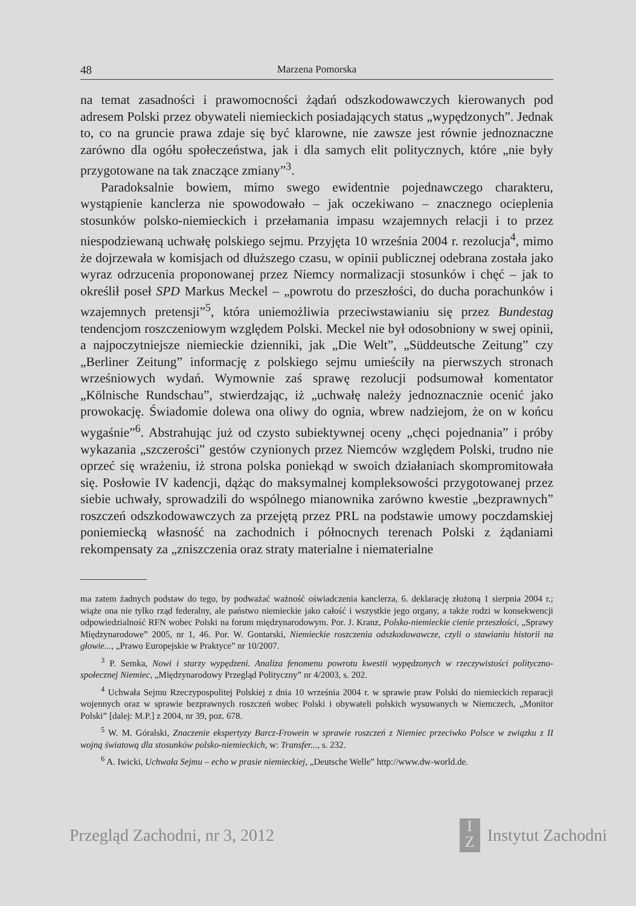48 Marzena Pomorska
na temat zasadności i prawomocności żądań odszkodowawczych kierowanych pod adresem Polski przez obywateli niemieckich posiadających status „wypędzonych”. Jednak to, co na gruncie prawa zdaje się być klarowne, nie zawsze jest równie jednoznaczne zarówno dla ogółu społeczeństwa, jak i dla samych elit politycznych, które „nie były przygotowane na tak znaczące zmiany”<sup>3</sup>.
Paradoksalnie bowiem, mimo swego ewidentnie pojednawczego charakteru, wystąpienie kanclerza nie spowodowało – jak oczekiwano – znacznego ocieplenia stosunków polsko-niemieckich i przełamania impasu wzajemnych relacji i to przez niespodziewaną uchwałę polskiego sejmu. Przyjęta 10 września 2004 r. rezolucja<sup>4</sup>, mimo że dojrzewała w komisjach od dłuższego czasu, w opinii publicznej odebrana została jako wyraz odrzucenia proponowanej przez Niemcy normalizacji stosunków i chęć – jak to określił poseł SPD Markus Meckel – „powrotu do przeszłości, do ducha porachunków i wzajemnych pretensji”<sup>5</sup>, która uniemożliwia przeciwstawianiu się przez Bundestag tendencjom roszczeniowym względem Polski. Meckel nie był odosobniony w swej opinii, a najpoczytniejsze niemieckie dzienniki, jak „Die Welt”, „Süddeutsche Zeitung” czy „Berliner Zeitung” informację z polskiego sejmu umieściły na pierwszych stronach wrześniowych wydań. Wymownie zaś sprawę rezolucji podsumował komentator „Kölnische Rundschau”, stwierdzając, iż „uchwałę należy jednoznacznie ocenić jako prowokację. Świadomie dolewa ona oliwy do ognia, wbrew nadziejom, że on w końcu wygaśnie”<sup>6</sup>. Abstrahując już od czysto subiektywnej oceny „chęci pojednania” i próby wykazania „szczerości” gestów czynionych przez Niemców względem Polski, trudno nie oprzeć się wrażeniu, iż strona polska poniekąd w swoich działaniach skompromitowała się. Posłowie IV kadencji, dążąc do maksymalnej kompleksowości przygotowanej przez siebie uchwały, sprowadzili do wspólnego mianownika zarówno kwestie „bezprawnych” roszczeń odszkodowawczych za przejętą przez PRL na podstawie umowy poczdamskiej poniemiecką własność na zachodnich i północnych terenach Polski z żądaniami rekompensaty za „zniszczenia oraz straty materialne i niematerialne
ma zatem żadnych podstaw do tego, by podważać ważność oświadczenia kanclerza, 6. deklarację złożoną 1 sierpnia 2004 r.; wiąże ona nie tylko rząd federalny, ale państwo niemieckie jako całość i wszystkie jego organy, a także rodzi w konsekwencji odpowiedzialność RFN wobec Polski na forum międzynarodowym. Por. J. Kranz, Polsko-niemieckie cienie przeszłości, „Sprawy Międzynarodowe” 2005, nr 1, 46. Por. W. Gontarski, Niemieckie roszczenia odszkodowawcze, czyli o stawianiu historii na głowie..., „Prawo Europejskie w Praktyce” nr 10/2007.
<sup>3</sup> P. Semka, Nowi i starzy wypędzeni. Analiza fenomenu powrotu kwestii wypędzonych w rzeczywistości polityczno-społecznej Niemiec, „Międzynarodowy Przegląd Polityczny” nr 4/2003, s. 202.
<sup>4</sup> Uchwała Sejmu Rzeczypospolitej Polskiej z dnia 10 września 2004 r. w sprawie praw Polski do niemieckich reparacji wojennych oraz w sprawie bezprawnych roszczeń wobec Polski i obywateli polskich wysuwanych w Niemczech, „Monitor Polski” [dalej: M.P.] z 2004, nr 39, poz. 678.
<sup>5</sup> W. M. Góralski, Znaczenie ekspertyzy Barcz-Frowein w sprawie roszczeń z Niemiec przeciwko Polsce w związku z II wojną światową dla stosunków polsko-niemieckich, w: Transfer..., s. 232.
<sup>6</sup> A. Iwicki, Uchwała Sejmu – echo w prasie niemieckiej, „Deutsche Welle” http://www.dw-world.de.
Przegląd Zachodni, nr 3, 2012 I
Z Instytut Zachodni